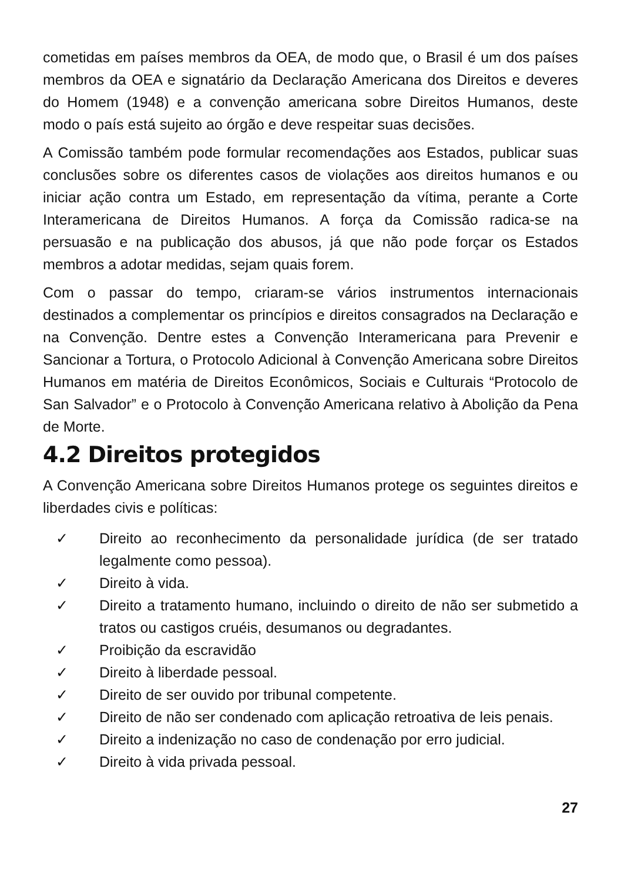cometidas em países membros da OEA, de modo que, o Brasil é um dos países membros da OEA e signatário da Declaração Americana dos Direitos e deveres do Homem (1948) e a convenção americana sobre Direitos Humanos, deste modo o país está sujeito ao órgão e deve respeitar suas decisões.
A Comissão também pode formular recomendações aos Estados, publicar suas conclusões sobre os diferentes casos de violações aos direitos humanos e ou iniciar ação contra um Estado, em representação da vítima, perante a Corte Interamericana de Direitos Humanos. A força da Comissão radica-se na persuasão e na publicação dos abusos, já que não pode forçar os Estados membros a adotar medidas, sejam quais forem.
Com o passar do tempo, criaram-se vários instrumentos internacionais destinados a complementar os princípios e direitos consagrados na Declaração e na Convenção. Dentre estes a Convenção Interamericana para Prevenir e Sancionar a Tortura, o Protocolo Adicional à Convenção Americana sobre Direitos Humanos em matéria de Direitos Econômicos, Sociais e Culturais “Protocolo de San Salvador” e o Protocolo à Convenção Americana relativo à Abolição da Pena de Morte.
4.2 Direitos protegidos
A Convenção Americana sobre Direitos Humanos protege os seguintes direitos e liberdades civis e políticas:
✓ Direito ao reconhecimento da personalidade jurídica (de ser tratado legalmente como pessoa).
✓ Direito à vida.
✓ Direito a tratamento humano, incluindo o direito de não ser submetido a tratos ou castigos cruéis, desumanos ou degradantes.
✓ Proibição da escravidão
✓ Direito à liberdade pessoal.
✓ Direito de ser ouvido por tribunal competente.
✓ Direito de não ser condenado com aplicação retroativa de leis penais.
✓ Direito a indenização no caso de condenação por erro judicial.
✓ Direito à vida privada pessoal.
27